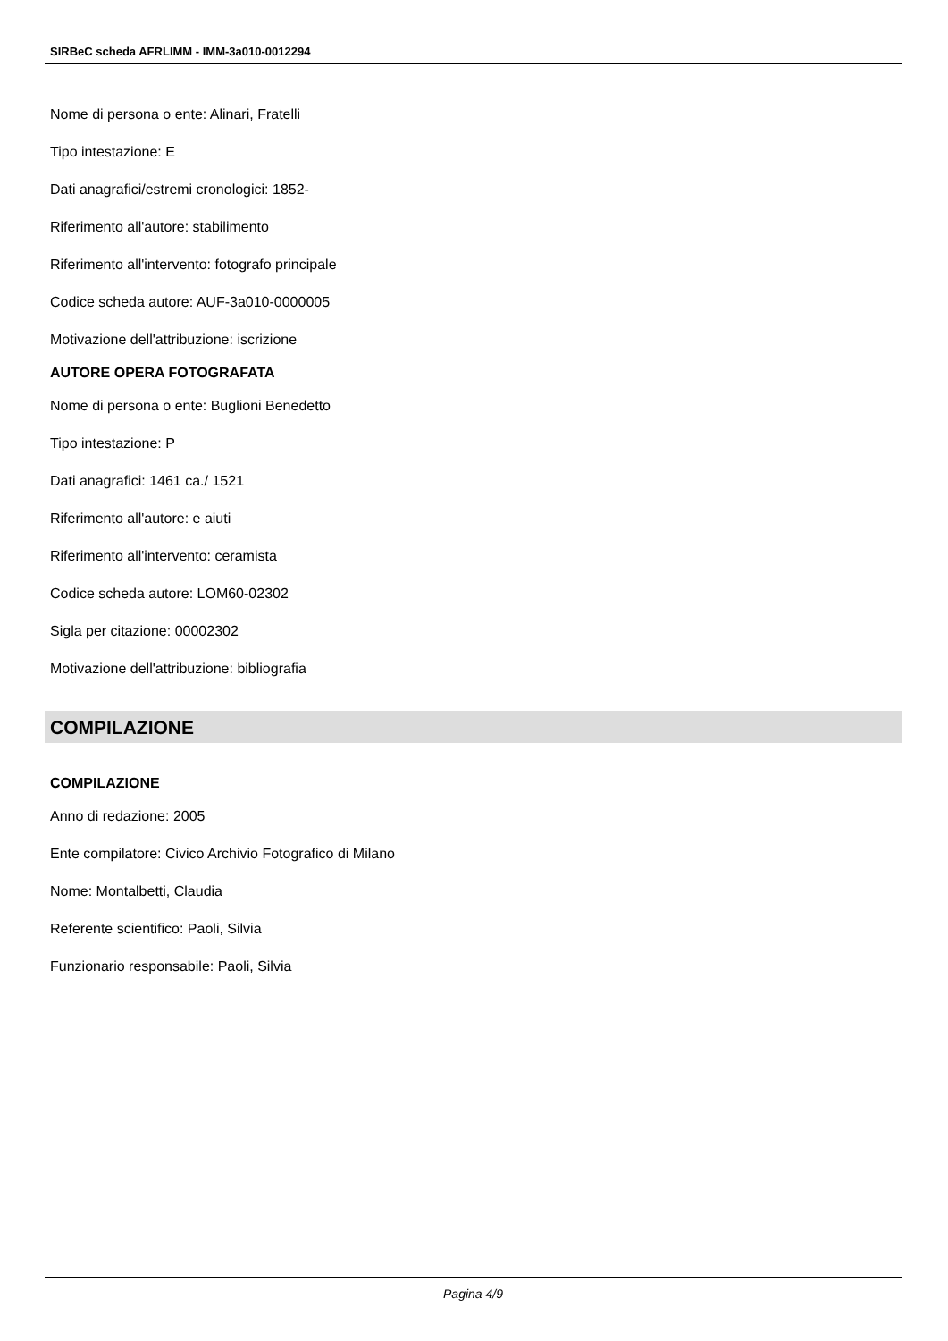SIRBeC scheda AFRLIMM - IMM-3a010-0012294
Nome di persona o ente: Alinari, Fratelli
Tipo intestazione: E
Dati anagrafici/estremi cronologici: 1852-
Riferimento all'autore: stabilimento
Riferimento all'intervento: fotografo principale
Codice scheda autore: AUF-3a010-0000005
Motivazione dell'attribuzione: iscrizione
AUTORE OPERA FOTOGRAFATA
Nome di persona o ente: Buglioni Benedetto
Tipo intestazione: P
Dati anagrafici: 1461 ca./ 1521
Riferimento all'autore: e aiuti
Riferimento all'intervento: ceramista
Codice scheda autore: LOM60-02302
Sigla per citazione: 00002302
Motivazione dell'attribuzione: bibliografia
COMPILAZIONE
COMPILAZIONE
Anno di redazione: 2005
Ente compilatore: Civico Archivio Fotografico di Milano
Nome: Montalbetti, Claudia
Referente scientifico: Paoli, Silvia
Funzionario responsabile: Paoli, Silvia
Pagina 4/9